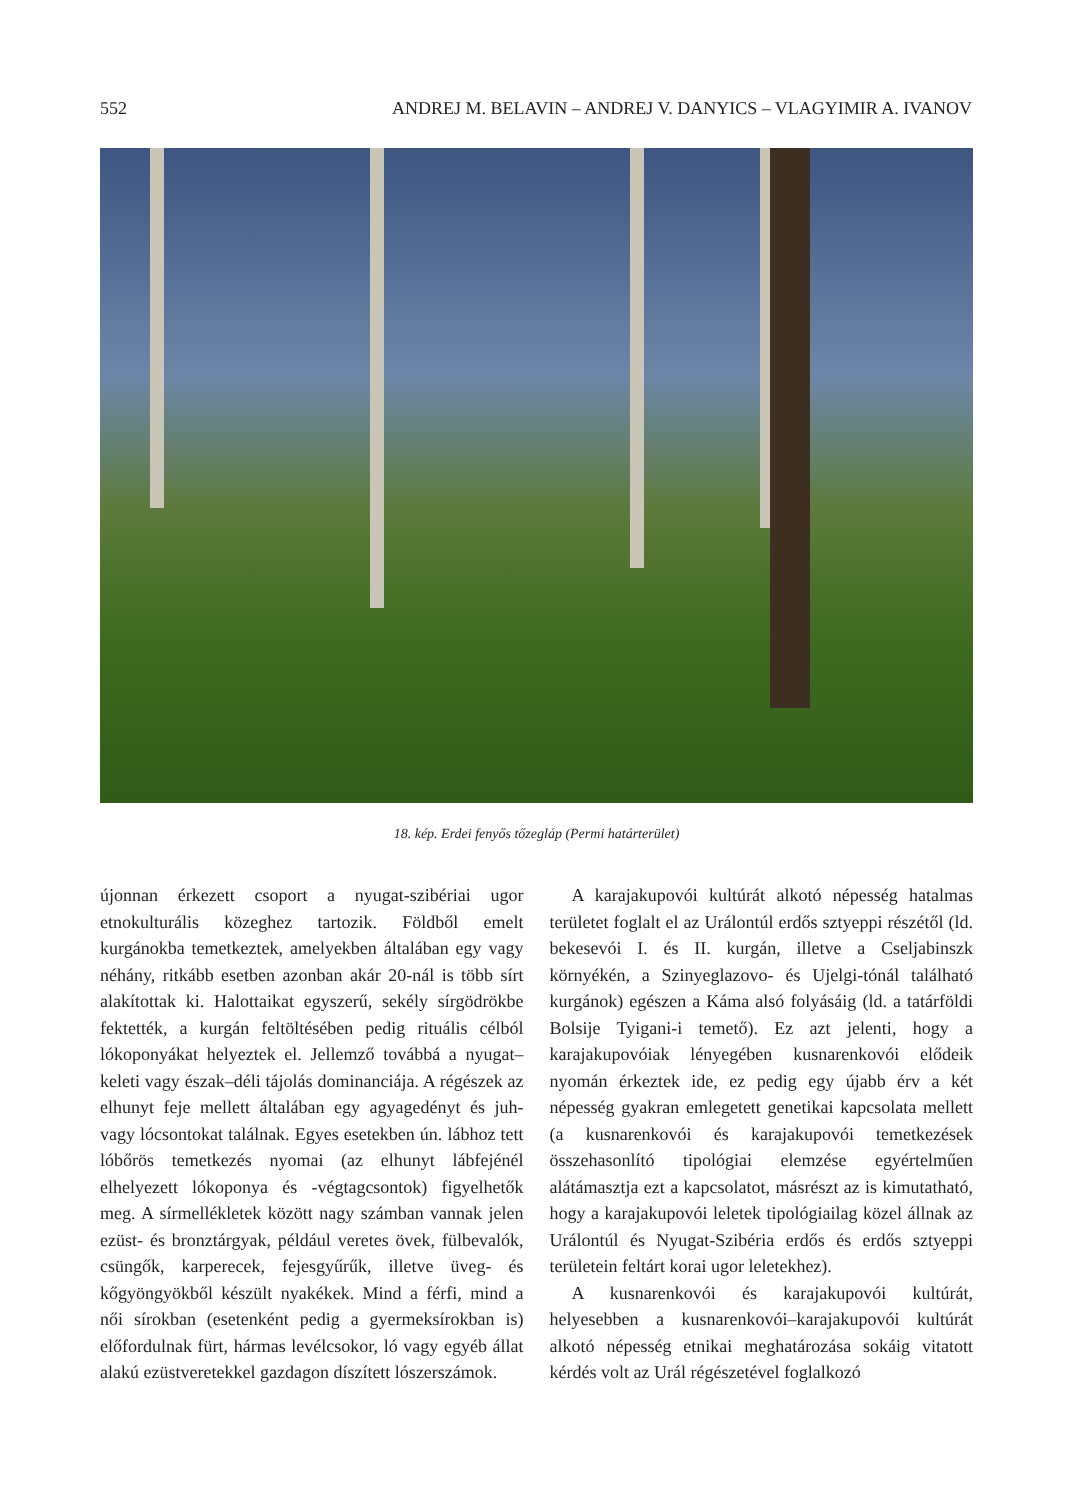552 ANDREJ M. BELAVIN – ANDREJ V. DANYICS – VLAGYIMIR A. IVANOV
18. kép. Erdei fenyős tőzegláp (Permi határterület)
újonnan érkezett csoport a nyugat-szibériai ugor etnokulturális közeghez tartozik. Földből emelt kurgánokba temetkeztek, amelyekben általában egy vagy néhány, ritkább esetben azonban akár 20-nál is több sírt alakítottak ki. Halottaikat egyszerű, sekély sírgödrökbe fektették, a kurgán feltöltésében pedig rituális célból lókoponyákat helyeztek el. Jellemző továbbá a nyugat–keleti vagy észak–déli tájolás dominanciája. A régészek az elhunyt feje mellett általában egy agyagedényt és juh- vagy lócsontokat találnak. Egyes esetekben ún. lábhoz tett lóbőrös temetkezés nyomai (az elhunyt lábfejénél elhelyezett lókoponya és -végtagcsontok) figyelhetők meg. A sírmellékletek között nagy számban vannak jelen ezüst- és bronztárgyak, például veretes övek, fülbevalók, csüngők, karperecek, fejesgyűrűk, illetve üveg- és kőgyöngyökből készült nyakékek. Mind a férfi, mind a női sírokban (esetenként pedig a gyermeksírokban is) előfordulnak fürt, hármas levélcsokor, ló vagy egyéb állat alakú ezüstveretekkel gazdagon díszített lószerszámok.
A karajakupovói kultúrát alkotó népesség hatalmas területet foglalt el az Urálontúl erdős sztyeppi részétől (ld. bekesevói I. és II. kurgán, illetve a Cseljabinszk környékén, a Szinyeglazovo- és Ujelgi-tónál található kurgánok) egészen a Káma alsó folyásáig (ld. a tatárföldi Bolsije Tyigani-i temető). Ez azt jelenti, hogy a karajakupovóiak lényegében kusnarenkovói elődeik nyomán érkeztek ide, ez pedig egy újabb érv a két népesség gyakran emlegetett genetikai kapcsolata mellett (a kusnarenkovói és karajakupovói temetkezések összehasonlító tipológiai elemzése egyértelműen alátámasztja ezt a kapcsolatot, másrészt az is kimutatható, hogy a karajakupovói leletek tipológiailag közel állnak az Urálontúl és Nyugat-Szibéria erdős és erdős sztyeppi területein feltárt korai ugor leletekhez).
A kusnarenkovói és karajakupovói kultúrát, helyesebben a kusnarenkovói–karajakupovói kultúrát alkotó népesség etnikai meghatározása sokáig vitatott kérdés volt az Urál régészetével foglalkozó